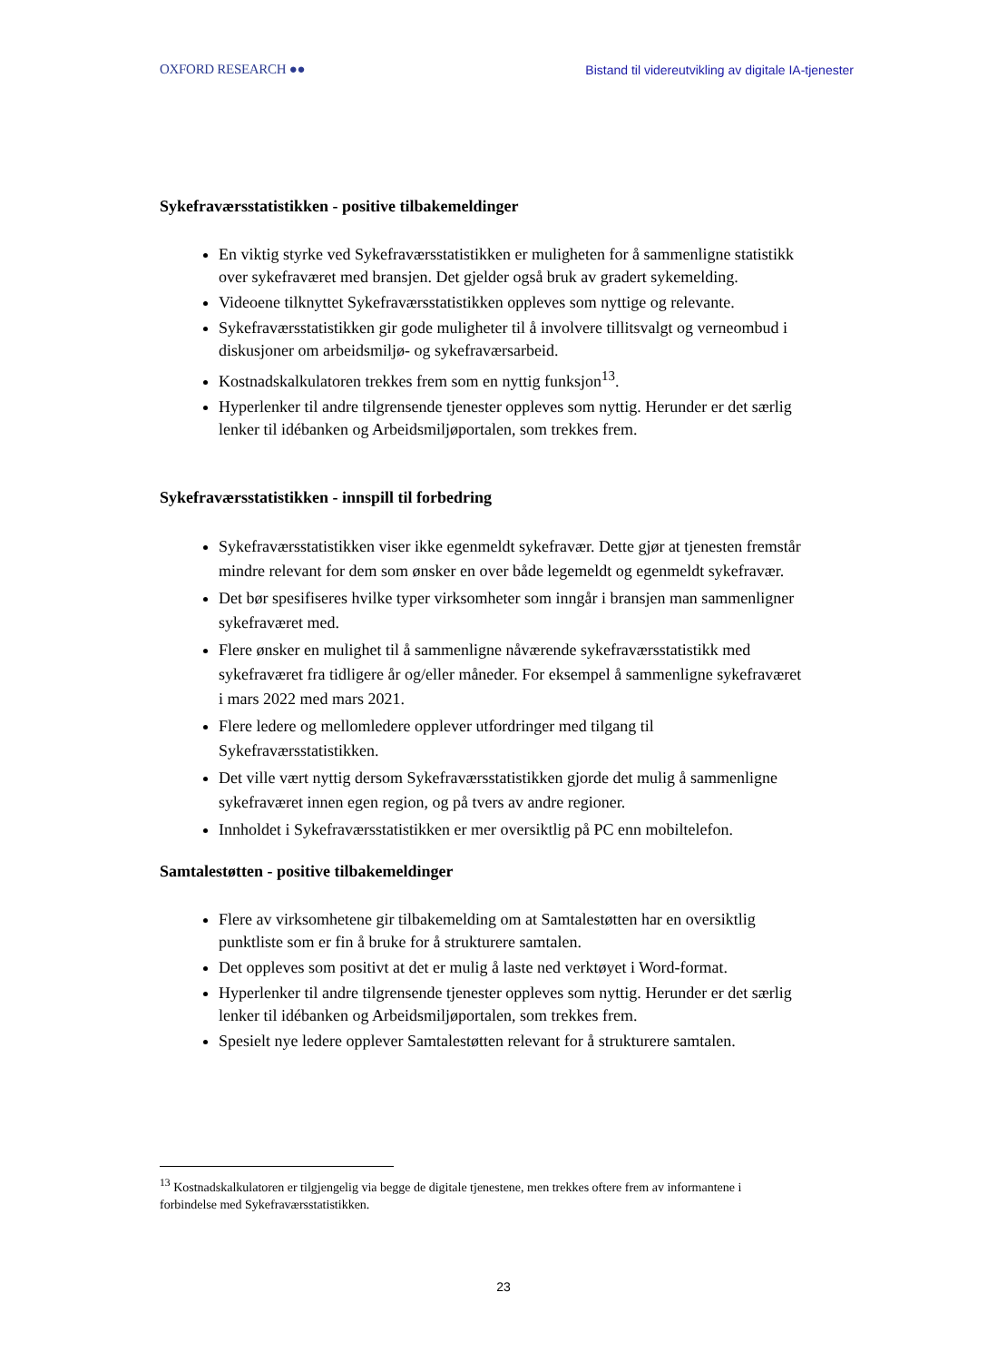OXFORD RESEARCH ●● Bistand til videreutvikling av digitale IA-tjenester
Sykefraværsstatistikken - positive tilbakemeldinger
En viktig styrke ved Sykefraværsstatistikken er muligheten for å sammenligne statistikk over sykefraværet med bransjen. Det gjelder også bruk av gradert sykemelding.
Videoene tilknyttet Sykefraværsstatistikken oppleves som nyttige og relevante.
Sykefraværsstatistikken gir gode muligheter til å involvere tillitsvalgt og verneombud i diskusjoner om arbeidsmiljø- og sykefraværsarbeid.
Kostnadskalkulatoren trekkes frem som en nyttig funksjon<sup>13</sup>.
Hyperlenker til andre tilgrensende tjenester oppleves som nyttig. Herunder er det særlig lenker til idébanken og Arbeidsmiljøportalen, som trekkes frem.
Sykefraværsstatistikken - innspill til forbedring
Sykefraværsstatistikken viser ikke egenmeldt sykefravær. Dette gjør at tjenesten fremstår mindre relevant for dem som ønsker en over både legemeldt og egenmeldt sykefravær.
Det bør spesifiseres hvilke typer virksomheter som inngår i bransjen man sammenligner sykefraværet med.
Flere ønsker en mulighet til å sammenligne nåværende sykefraværsstatistikk med sykefraværet fra tidligere år og/eller måneder. For eksempel å sammenligne sykefraværet i mars 2022 med mars 2021.
Flere ledere og mellomledere opplever utfordringer med tilgang til Sykefraværsstatistikken.
Det ville vært nyttig dersom Sykefraværsstatistikken gjorde det mulig å sammenligne sykefraværet innen egen region, og på tvers av andre regioner.
Innholdet i Sykefraværsstatistikken er mer oversiktlig på PC enn mobiltelefon.
Samtalestøtten - positive tilbakemeldinger
Flere av virksomhetene gir tilbakemelding om at Samtalestøtten har en oversiktlig punktliste som er fin å bruke for å strukturere samtalen.
Det oppleves som positivt at det er mulig å laste ned verktøyet i Word-format.
Hyperlenker til andre tilgrensende tjenester oppleves som nyttig. Herunder er det særlig lenker til idébanken og Arbeidsmiljøportalen, som trekkes frem.
Spesielt nye ledere opplever Samtalestøtten relevant for å strukturere samtalen.
<sup>13</sup> Kostnadskalkulatoren er tilgjengelig via begge de digitale tjenestene, men trekkes oftere frem av informantene i forbindelse med Sykefraværsstatistikken.
23